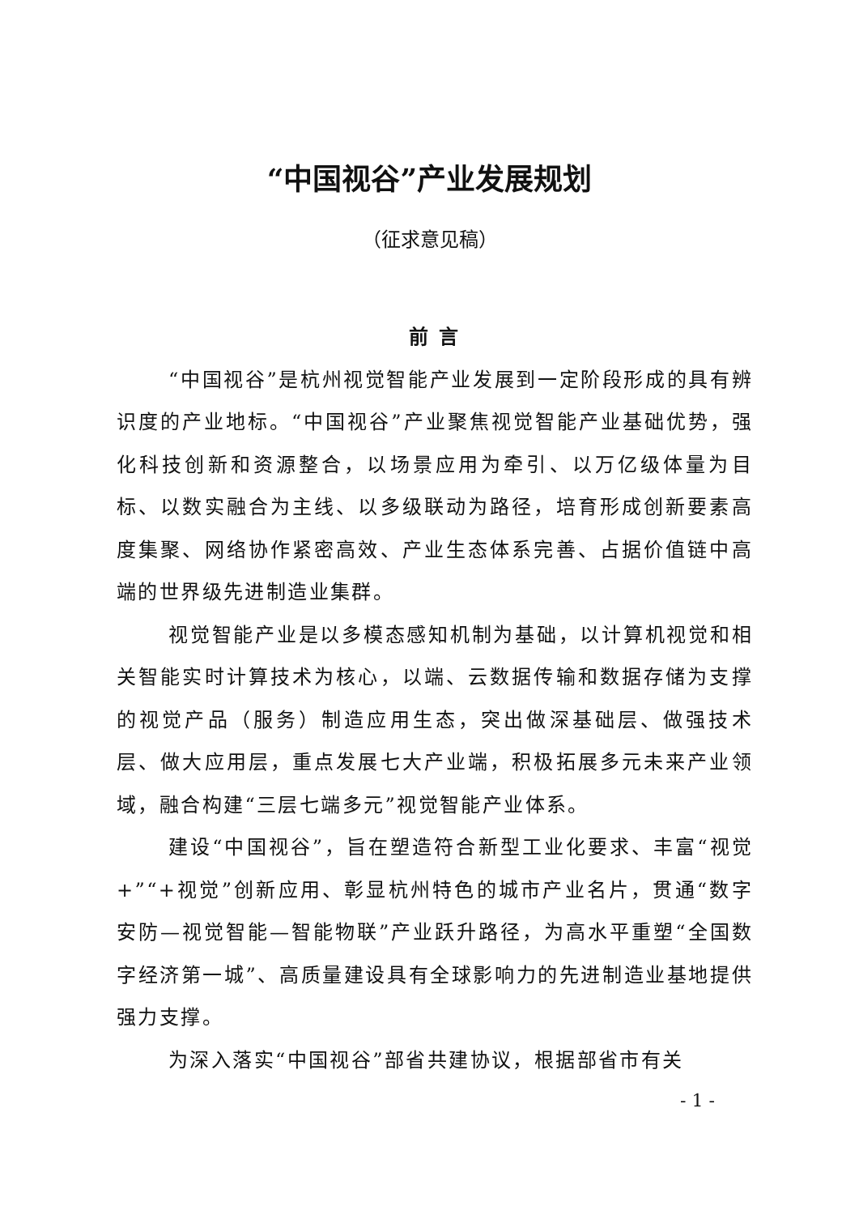“中国视谷”产业发展规划
（征求意见稿）
前 言
“中国视谷”是杭州视觉智能产业发展到一定阶段形成的具有辨识度的产业地标。“中国视谷”产业聚焦视觉智能产业基础优势，强化科技创新和资源整合，以场景应用为牵引、以万亿级体量为目标、以数实融合为主线、以多级联动为路径，培育形成创新要素高度集聚、网络协作紧密高效、产业生态体系完善、占据价值链中高端的世界级先进制造业集群。
视觉智能产业是以多模态感知机制为基础，以计算机视觉和相关智能实时计算技术为核心，以端、云数据传输和数据存储为支撑的视觉产品（服务）制造应用生态，突出做深基础层、做强技术层、做大应用层，重点发展七大产业端，积极拓展多元未来产业领域，融合构建“三层七端多元”视觉智能产业体系。
建设“中国视谷”，旨在塑造符合新型工业化要求、丰富“视觉+”“+视觉”创新应用、彰显杭州特色的城市产业名片，贯通“数字安防—视觉智能—智能物联”产业跃升路径，为高水平重塑“全国数字经济第一城”、高质量建设具有全球影响力的先进制造业基地提供强力支撑。
为深入落实“中国视谷”部省共建协议，根据部省市有关
- 1 -